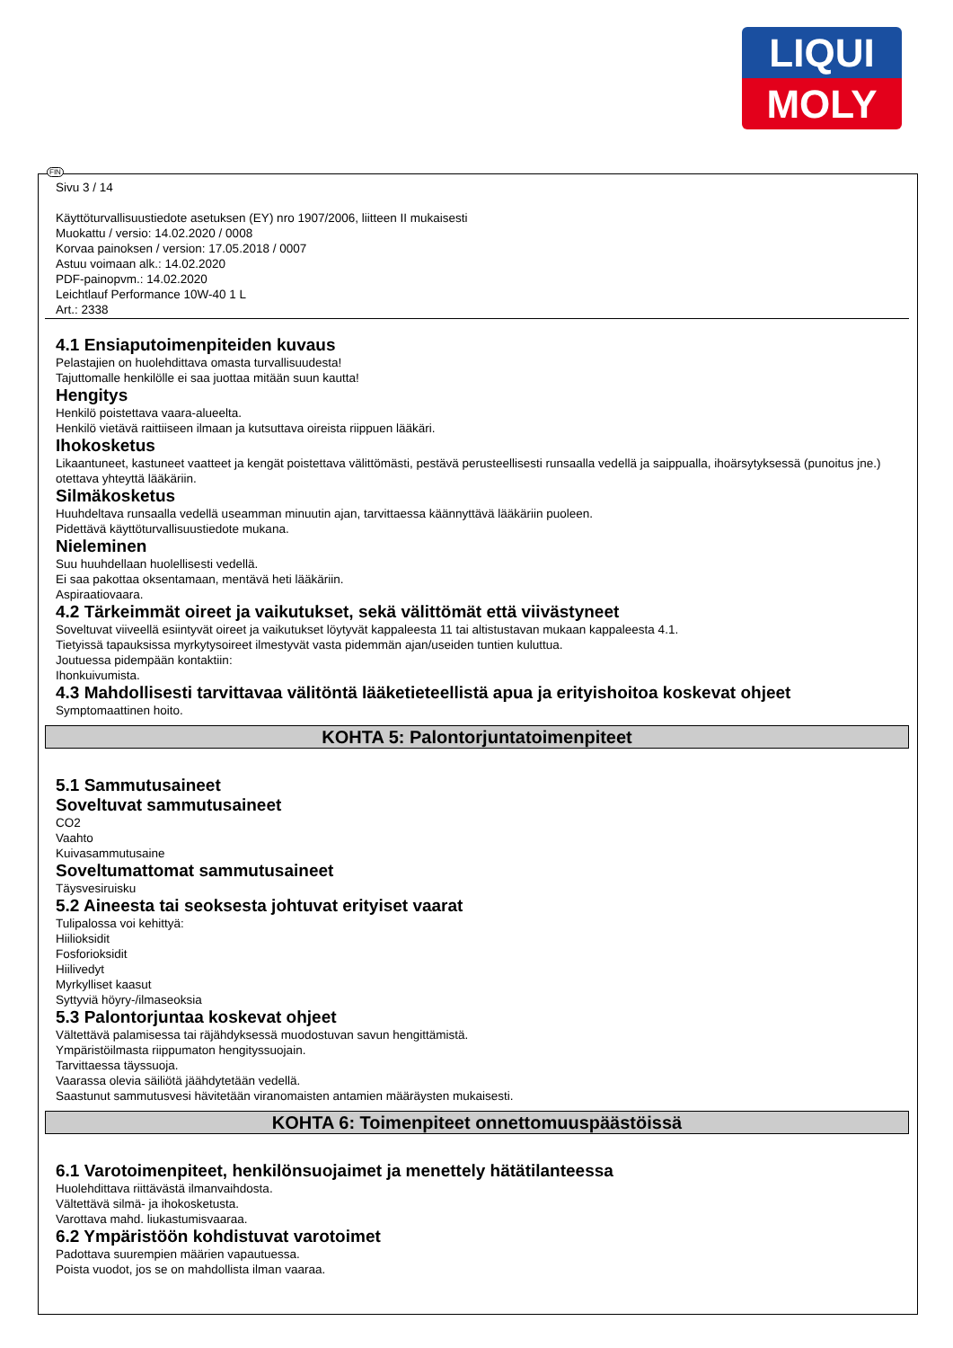LIQUI
MOLY
FIN
Sivu 3 / 14
Käyttöturvallisuustiedote asetuksen (EY) nro 1907/2006, liitteen II mukaisesti
Muokattu / versio: 14.02.2020 / 0008
Korvaa painoksen / version: 17.05.2018 / 0007
Astuu voimaan alk.: 14.02.2020
PDF-painopvm.: 14.02.2020
Leichtlauf Performance 10W-40 1 L
Art.: 2338
4.1 Ensiaputoimenpiteiden kuvaus
Pelastajien on huolehdittava omasta turvallisuudesta!
Tajuttomalle henkilölle ei saa juottaa mitään suun kautta!
Hengitys
Henkilö poistettava vaara-alueelta.
Henkilö vietävä raittiiseen ilmaan ja kutsuttava oireista riippuen lääkäri.
Ihokosketus
Likaantuneet, kastuneet vaatteet ja kengät poistettava välittömästi, pestävä perusteellisesti runsaalla vedellä ja saippualla, ihoärsytyksessä (punoitus jne.) otettava yhteyttä lääkäriin.
Silmäkosketus
Huuhdeltava runsaalla vedellä useamman minuutin ajan, tarvittaessa käännyttävä lääkäriin puoleen.
Pidettävä käyttöturvallisuustiedote mukana.
Nieleminen
Suu huuhdellaan huolellisesti vedellä.
Ei saa pakottaa oksentamaan, mentävä heti lääkäriin.
Aspiraatiovaara.
4.2 Tärkeimmät oireet ja vaikutukset, sekä välittömät että viivästyneet
Soveltuvat viiveellä esiintyvät oireet ja vaikutukset löytyvät kappaleesta 11 tai altistustavan mukaan kappaleesta 4.1.
Tietyissä tapauksissa myrkytysoireet ilmestyvät vasta pidemmän ajan/useiden tuntien kuluttua.
Joutuessa pidempään kontaktiin:
Ihonkuivumista.
4.3 Mahdollisesti tarvittavaa välitöntä lääketieteellistä apua ja erityishoitoa koskevat ohjeet
Symptomaattinen hoito.
KOHTA 5: Palontorjuntatoimenpiteet
5.1 Sammutusaineet
Soveltuvat sammutusaineet
CO2
Vaahto
Kuivasammutusaine
Soveltumattomat sammutusaineet
Täysvesiruisku
5.2 Aineesta tai seoksesta johtuvat erityiset vaarat
Tulipalossa voi kehittyä:
Hiilioksidit
Fosforioksidit
Hiilivedyt
Myrkylliset kaasut
Syttyviä höyry-/ilmaseoksia
5.3 Palontorjuntaa koskevat ohjeet
Vältettävä palamisessa tai räjähdyksessä muodostuvan savun hengittämistä.
Ympäristöilmasta riippumaton hengityssuojain.
Tarvittaessa täyssuoja.
Vaarassa olevia säiliötä jäähdytetään vedellä.
Saastunut sammutusvesi hävitetään viranomaisten antamien määräysten mukaisesti.
KOHTA 6: Toimenpiteet onnettomuuspäästöissä
6.1 Varotoimenpiteet, henkilönsuojaimet ja menettely hätätilanteessa
Huolehdittava riittävästä ilmanvaihdosta.
Vältettävä silmä- ja ihokosketusta.
Varottava mahd. liukastumisvaaraa.
6.2 Ympäristöön kohdistuvat varotoimet
Padottava suurempien määrien vapautuessa.
Poista vuodot, jos se on mahdollista ilman vaaraa.